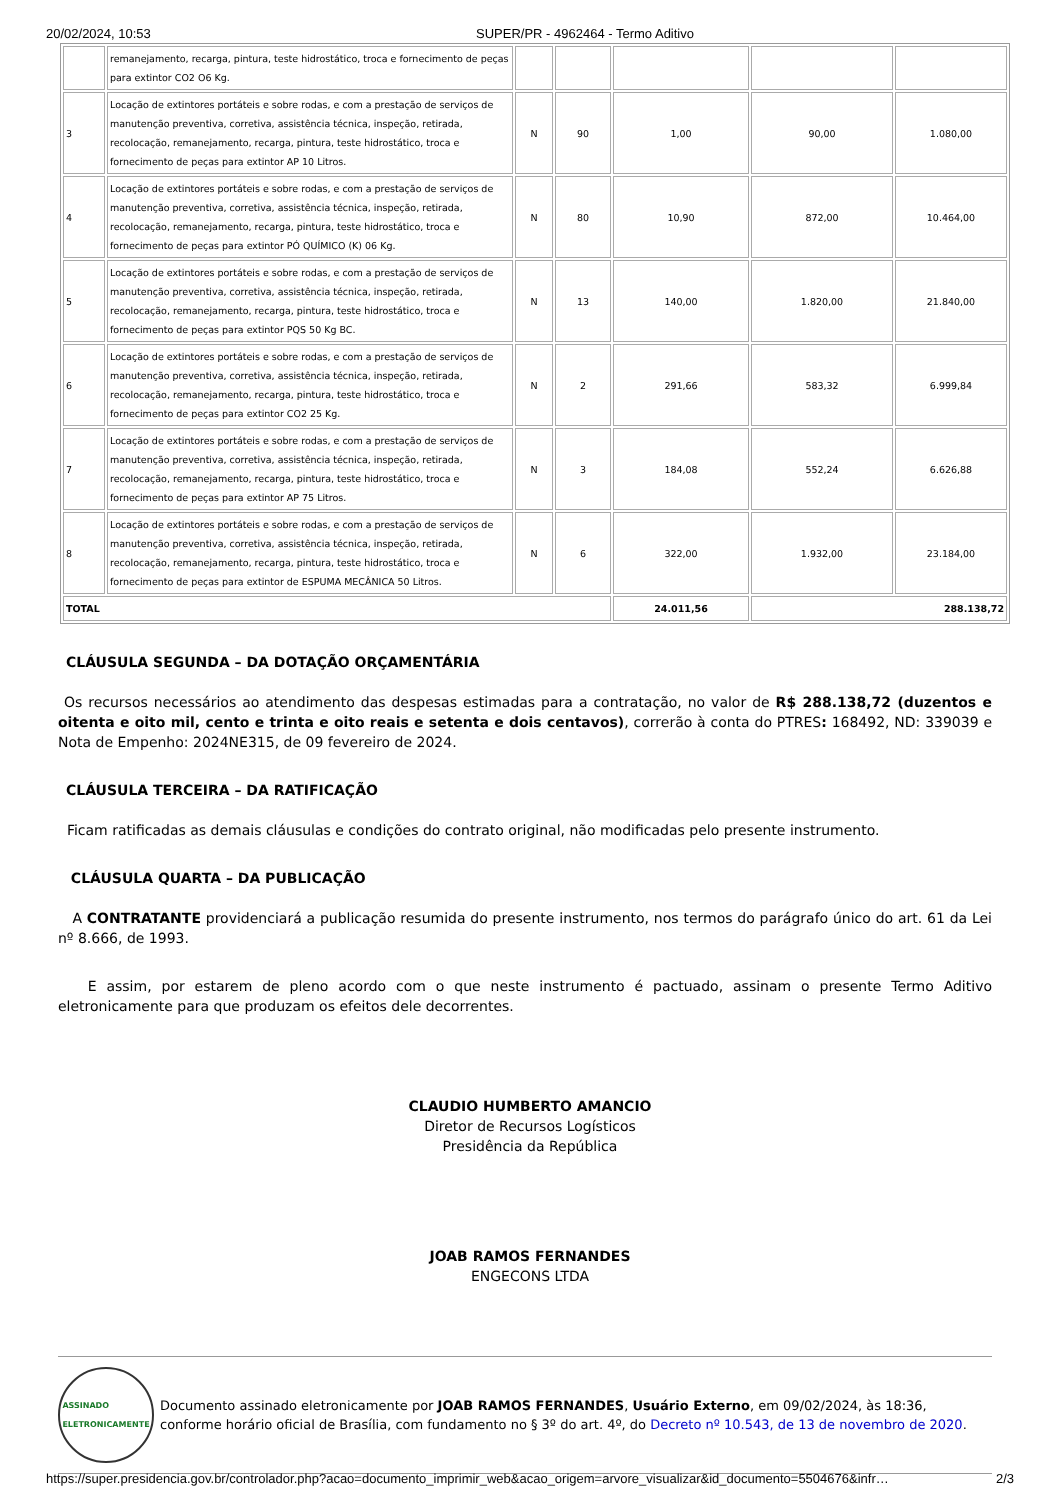20/02/2024, 10:53 SUPER/PR - 4962464 - Termo Aditivo
| | remanejamento, recarga, pintura, teste hidrostático, troca e fornecimento de peças para extintor CO2 O6 Kg. | | | | | |
| 3 | Locação de extintores portáteis e sobre rodas, e com a prestação de serviços de manutenção preventiva, corretiva, assistência técnica, inspeção, retirada, recolocação, remanejamento, recarga, pintura, teste hidrostático, troca e fornecimento de peças para extintor AP 10 Litros. | N | 90 | 1,00 | 90,00 | 1.080,00 |
| 4 | Locação de extintores portáteis e sobre rodas, e com a prestação de serviços de manutenção preventiva, corretiva, assistência técnica, inspeção, retirada, recolocação, remanejamento, recarga, pintura, teste hidrostático, troca e fornecimento de peças para extintor PÓ QUÍMICO (K) 06 Kg. | N | 80 | 10,90 | 872,00 | 10.464,00 |
| 5 | Locação de extintores portáteis e sobre rodas, e com a prestação de serviços de manutenção preventiva, corretiva, assistência técnica, inspeção, retirada, recolocação, remanejamento, recarga, pintura, teste hidrostático, troca e fornecimento de peças para extintor PQS 50 Kg BC. | N | 13 | 140,00 | 1.820,00 | 21.840,00 |
| 6 | Locação de extintores portáteis e sobre rodas, e com a prestação de serviços de manutenção preventiva, corretiva, assistência técnica, inspeção, retirada, recolocação, remanejamento, recarga, pintura, teste hidrostático, troca e fornecimento de peças para extintor CO2 25 Kg. | N | 2 | 291,66 | 583,32 | 6.999,84 |
| 7 | Locação de extintores portáteis e sobre rodas, e com a prestação de serviços de manutenção preventiva, corretiva, assistência técnica, inspeção, retirada, recolocação, remanejamento, recarga, pintura, teste hidrostático, troca e fornecimento de peças para extintor AP 75 Litros. | N | 3 | 184,08 | 552,24 | 6.626,88 |
| 8 | Locação de extintores portáteis e sobre rodas, e com a prestação de serviços de manutenção preventiva, corretiva, assistência técnica, inspeção, retirada, recolocação, remanejamento, recarga, pintura, teste hidrostático, troca e fornecimento de peças para extintor de ESPUMA MECÂNICA 50 Litros. | N | 6 | 322,00 | 1.932,00 | 23.184,00 |
| TOTAL | | | | 24.011,56 | 288.138,72 | |
CLÁUSULA SEGUNDA – DA DOTAÇÃO ORÇAMENTÁRIA
Os recursos necessários ao atendimento das despesas estimadas para a contratação, no valor de R$ 288.138,72 (duzentos e oitenta e oito mil, cento e trinta e oito reais e setenta e dois centavos), correrão à conta do PTRES: 168492, ND: 339039 e Nota de Empenho: 2024NE315, de 09 fevereiro de 2024.
CLÁUSULA TERCEIRA – DA RATIFICAÇÃO
Ficam ratificadas as demais cláusulas e condições do contrato original, não modificadas pelo presente instrumento.
CLÁUSULA QUARTA – DA PUBLICAÇÃO
A CONTRATANTE providenciará a publicação resumida do presente instrumento, nos termos do parágrafo único do art. 61 da Lei nº 8.666, de 1993.
E assim, por estarem de pleno acordo com o que neste instrumento é pactuado, assinam o presente Termo Aditivo eletronicamente para que produzam os efeitos dele decorrentes.
CLAUDIO HUMBERTO AMANCIO
Diretor de Recursos Logísticos
Presidência da República
JOAB RAMOS FERNANDES
ENGECONS LTDA
ASSINADO
ELETRONICAMENTE
Documento assinado eletronicamente por JOAB RAMOS FERNANDES, Usuário Externo, em 09/02/2024, às 18:36, conforme horário oficial de Brasília, com fundamento no § 3º do art. 4º, do Decreto nº 10.543, de 13 de novembro de 2020.
https://super.presidencia.gov.br/controlador.php?acao=documento_imprimir_web&acao_origem=arvore_visualizar&id_documento=5504676&infr… 2/3